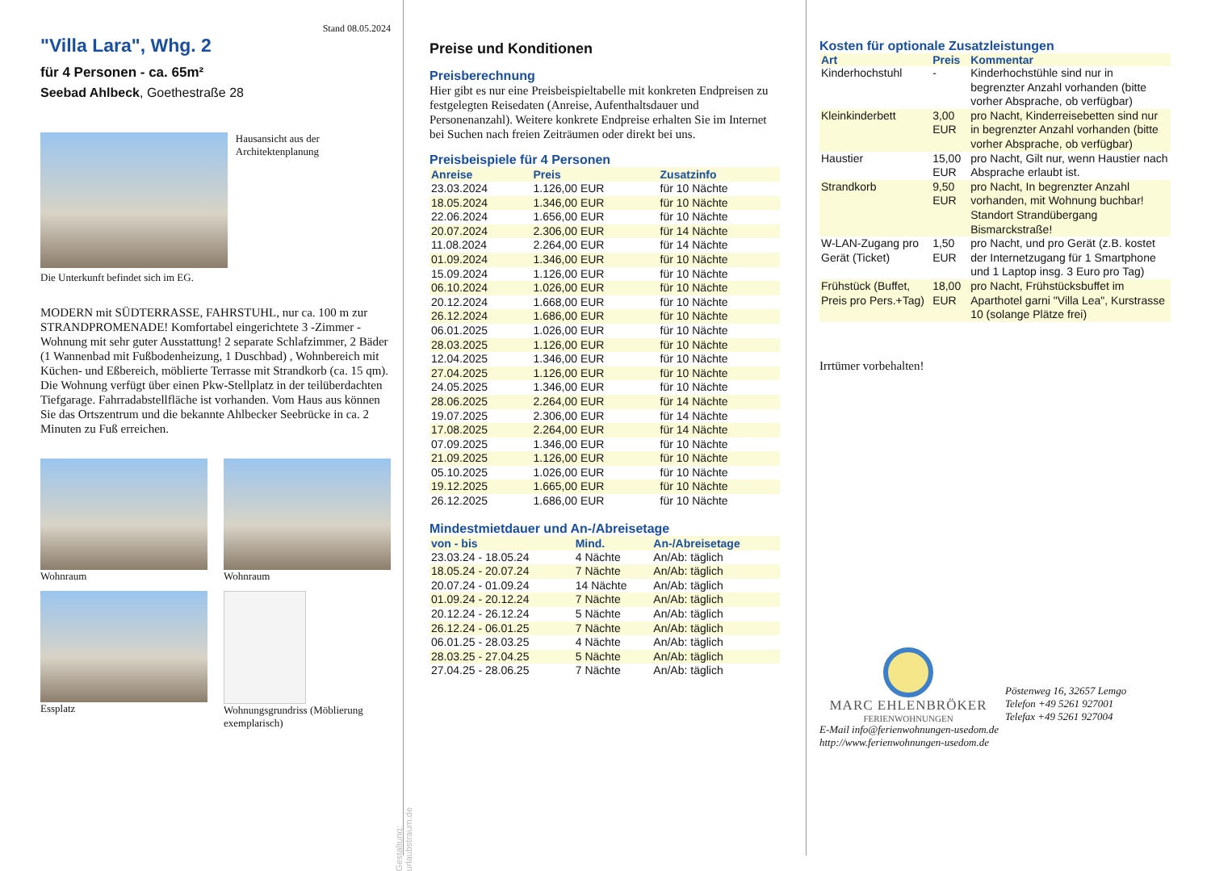Stand 08.05.2024
"Villa Lara", Whg. 2
für 4 Personen - ca. 65m²
Seebad Ahlbeck, Goethestraße 28
Hausansicht aus der Architektenplanung
Die Unterkunft befindet sich im EG.
MODERN mit SÜDTERRASSE, FAHRSTUHL, nur ca. 100 m zur STRANDPROMENADE! Komfortabel eingerichtete 3 -Zimmer - Wohnung mit sehr guter Ausstattung! 2 separate Schlafzimmer, 2 Bäder (1 Wannenbad mit Fußbodenheizung, 1 Duschbad) , Wohnbereich mit Küchen- und Eßbereich, möblierte Terrasse mit Strandkorb (ca. 15 qm). Die Wohnung verfügt über einen Pkw-Stellplatz in der teilüberdachten Tiefgarage. Fahrradabstellfläche ist vorhanden. Vom Haus aus können Sie das Ortszentrum und die bekannte Ahlbecker Seebrücke in ca. 2 Minuten zu Fuß erreichen.
Wohnraum
Wohnraum
Essplatz
Wohnungsgrundriss (Möblierung exemplarisch)
Preise und Konditionen
Preisberechnung
Hier gibt es nur eine Preisbeispieltabelle mit konkreten Endpreisen zu festgelegten Reisedaten (Anreise, Aufenthaltsdauer und Personenanzahl). Weitere konkrete Endpreise erhalten Sie im Internet bei Suchen nach freien Zeiträumen oder direkt bei uns.
Preisbeispiele für 4 Personen
| Anreise | Preis | Zusatzinfo |
| --- | --- | --- |
| 23.03.2024 | 1.126,00 EUR | für 10 Nächte |
| 18.05.2024 | 1.346,00 EUR | für 10 Nächte |
| 22.06.2024 | 1.656,00 EUR | für 10 Nächte |
| 20.07.2024 | 2.306,00 EUR | für 14 Nächte |
| 11.08.2024 | 2.264,00 EUR | für 14 Nächte |
| 01.09.2024 | 1.346,00 EUR | für 10 Nächte |
| 15.09.2024 | 1.126,00 EUR | für 10 Nächte |
| 06.10.2024 | 1.026,00 EUR | für 10 Nächte |
| 20.12.2024 | 1.668,00 EUR | für 10 Nächte |
| 26.12.2024 | 1.686,00 EUR | für 10 Nächte |
| 06.01.2025 | 1.026,00 EUR | für 10 Nächte |
| 28.03.2025 | 1.126,00 EUR | für 10 Nächte |
| 12.04.2025 | 1.346,00 EUR | für 10 Nächte |
| 27.04.2025 | 1.126,00 EUR | für 10 Nächte |
| 24.05.2025 | 1.346,00 EUR | für 10 Nächte |
| 28.06.2025 | 2.264,00 EUR | für 14 Nächte |
| 19.07.2025 | 2.306,00 EUR | für 14 Nächte |
| 17.08.2025 | 2.264,00 EUR | für 14 Nächte |
| 07.09.2025 | 1.346,00 EUR | für 10 Nächte |
| 21.09.2025 | 1.126,00 EUR | für 10 Nächte |
| 05.10.2025 | 1.026,00 EUR | für 10 Nächte |
| 19.12.2025 | 1.665,00 EUR | für 10 Nächte |
| 26.12.2025 | 1.686,00 EUR | für 10 Nächte |
Mindestmietdauer und An-/Abreisetage
| von - bis | Mind. | An-/Abreisetage |
| --- | --- | --- |
| 23.03.24 - 18.05.24 | 4 Nächte | An/Ab: täglich |
| 18.05.24 - 20.07.24 | 7 Nächte | An/Ab: täglich |
| 20.07.24 - 01.09.24 | 14 Nächte | An/Ab: täglich |
| 01.09.24 - 20.12.24 | 7 Nächte | An/Ab: täglich |
| 20.12.24 - 26.12.24 | 5 Nächte | An/Ab: täglich |
| 26.12.24 - 06.01.25 | 7 Nächte | An/Ab: täglich |
| 06.01.25 - 28.03.25 | 4 Nächte | An/Ab: täglich |
| 28.03.25 - 27.04.25 | 5 Nächte | An/Ab: täglich |
| 27.04.25 - 28.06.25 | 7 Nächte | An/Ab: täglich |
Kosten für optionale Zusatzleistungen
| Art | Preis | Kommentar |
| --- | --- | --- |
| Kinderhochstuhl | - | Kinderhochstühle sind nur in begrenzter Anzahl vorhanden (bitte vorher Absprache, ob verfügbar) |
| Kleinkinderbett | 3,00 EUR | pro Nacht, Kinderreisebetten sind nur in begrenzter Anzahl vorhanden (bitte vorher Absprache, ob verfügbar) |
| Haustier | 15,00 EUR | pro Nacht, Gilt nur, wenn Haustier nach Absprache erlaubt ist. |
| Strandkorb | 9,50 EUR | pro Nacht, In begrenzter Anzahl vorhanden, mit Wohnung buchbar! Standort Strandübergang Bismarckstraße! |
| W-LAN-Zugang pro Gerät (Ticket) | 1,50 EUR | pro Nacht, und pro Gerät (z.B. kostet der Internetzugang für 1 Smartphone und 1 Laptop insg. 3 Euro pro Tag) |
| Frühstück (Buffet, Preis pro Pers.+Tag) | 18,00 EUR | pro Nacht, Frühstücksbuffet im Aparthotel garni "Villa Lea", Kurstrasse 10 (solange Plätze frei) |
Irrtümer vorbehalten!
MARC EHLENBRÖKER
FERIENWOHNUNGEN
Pöstenweg 16, 32657 Lemgo
Telefon +49 5261 927001
Telefax +49 5261 927004
E-Mail info@ferienwohnungen-usedom.de
http://www.ferienwohnungen-usedom.de
Gestaltung: urlaubstraum.de